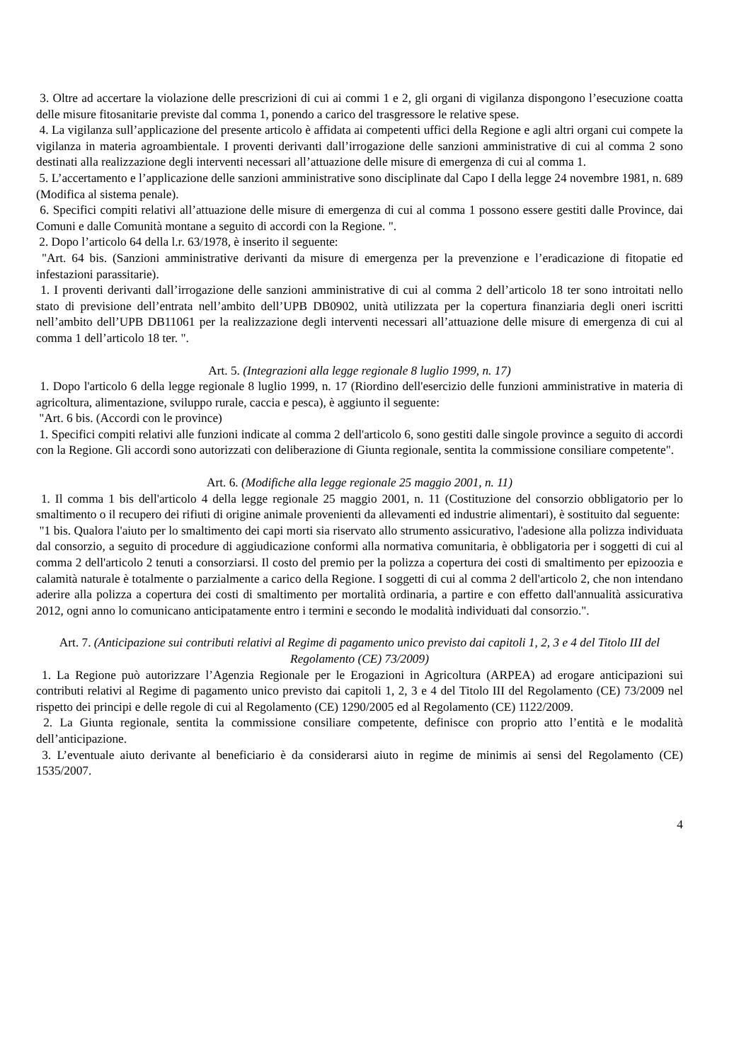3. Oltre ad accertare la violazione delle prescrizioni di cui ai commi 1 e 2, gli organi di vigilanza dispongono l’esecuzione coatta delle misure fitosanitarie previste dal comma 1, ponendo a carico del trasgressore le relative spese.
4. La vigilanza sull’applicazione del presente articolo è affidata ai competenti uffici della Regione e agli altri organi cui compete la vigilanza in materia agroambientale. I proventi derivanti dall’irrogazione delle sanzioni amministrative di cui al comma 2 sono destinati alla realizzazione degli interventi necessari all’attuazione delle misure di emergenza di cui al comma 1.
5. L’accertamento e l’applicazione delle sanzioni amministrative sono disciplinate dal Capo I della legge 24 novembre 1981, n. 689 (Modifica al sistema penale).
6. Specifici compiti relativi all’attuazione delle misure di emergenza di cui al comma 1 possono essere gestiti dalle Province, dai Comuni e dalle Comunità montane a seguito di accordi con la Regione. ".
2. Dopo l’articolo 64 della l.r. 63/1978, è inserito il seguente:
"Art. 64 bis. (Sanzioni amministrative derivanti da misure di emergenza per la prevenzione e l’eradicazione di fitopatie ed infestazioni parassitarie).
1. I proventi derivanti dall’irrogazione delle sanzioni amministrative di cui al comma 2 dell’articolo 18 ter sono introitati nello stato di previsione dell’entrata nell’ambito dell’UPB DB0902, unità utilizzata per la copertura finanziaria degli oneri iscritti nell’ambito dell’UPB DB11061 per la realizzazione degli interventi necessari all’attuazione delle misure di emergenza di cui al comma 1 dell’articolo 18 ter. ".
Art. 5. (Integrazioni alla legge regionale 8 luglio 1999, n. 17)
1. Dopo l'articolo 6 della legge regionale 8 luglio 1999, n. 17 (Riordino dell'esercizio delle funzioni amministrative in materia di agricoltura, alimentazione, sviluppo rurale, caccia e pesca), è aggiunto il seguente:
"Art. 6 bis. (Accordi con le province)
1. Specifici compiti relativi alle funzioni indicate al comma 2 dell'articolo 6, sono gestiti dalle singole province a seguito di accordi con la Regione. Gli accordi sono autorizzati con deliberazione di Giunta regionale, sentita la commissione consiliare competente".
Art. 6. (Modifiche alla legge regionale 25 maggio 2001, n. 11)
1. Il comma 1 bis dell'articolo 4 della legge regionale 25 maggio 2001, n. 11 (Costituzione del consorzio obbligatorio per lo smaltimento o il recupero dei rifiuti di origine animale provenienti da allevamenti ed industrie alimentari), è sostituito dal seguente:
"1 bis. Qualora l'aiuto per lo smaltimento dei capi morti sia riservato allo strumento assicurativo, l'adesione alla polizza individuata dal consorzio, a seguito di procedure di aggiudicazione conformi alla normativa comunitaria, è obbligatoria per i soggetti di cui al comma 2 dell'articolo 2 tenuti a consorziarsi. Il costo del premio per la polizza a copertura dei costi di smaltimento per epizoozia e calamità naturale è totalmente o parzialmente a carico della Regione. I soggetti di cui al comma 2 dell'articolo 2, che non intendano aderire alla polizza a copertura dei costi di smaltimento per mortalità ordinaria, a partire e con effetto dall'annualità assicurativa 2012, ogni anno lo comunicano anticipatamente entro i termini e secondo le modalità individuati dal consorzio.".
Art. 7. (Anticipazione sui contributi relativi al Regime di pagamento unico previsto dai capitoli 1, 2, 3 e 4 del Titolo III del Regolamento (CE) 73/2009)
1. La Regione può autorizzare l’Agenzia Regionale per le Erogazioni in Agricoltura (ARPEA) ad erogare anticipazioni sui contributi relativi al Regime di pagamento unico previsto dai capitoli 1, 2, 3 e 4 del Titolo III del Regolamento (CE) 73/2009 nel rispetto dei principi e delle regole di cui al Regolamento (CE) 1290/2005 ed al Regolamento (CE) 1122/2009.
2. La Giunta regionale, sentita la commissione consiliare competente, definisce con proprio atto l’entità e le modalità dell’anticipazione.
3. L’eventuale aiuto derivante al beneficiario è da considerarsi aiuto in regime de minimis ai sensi del Regolamento (CE) 1535/2007.
4